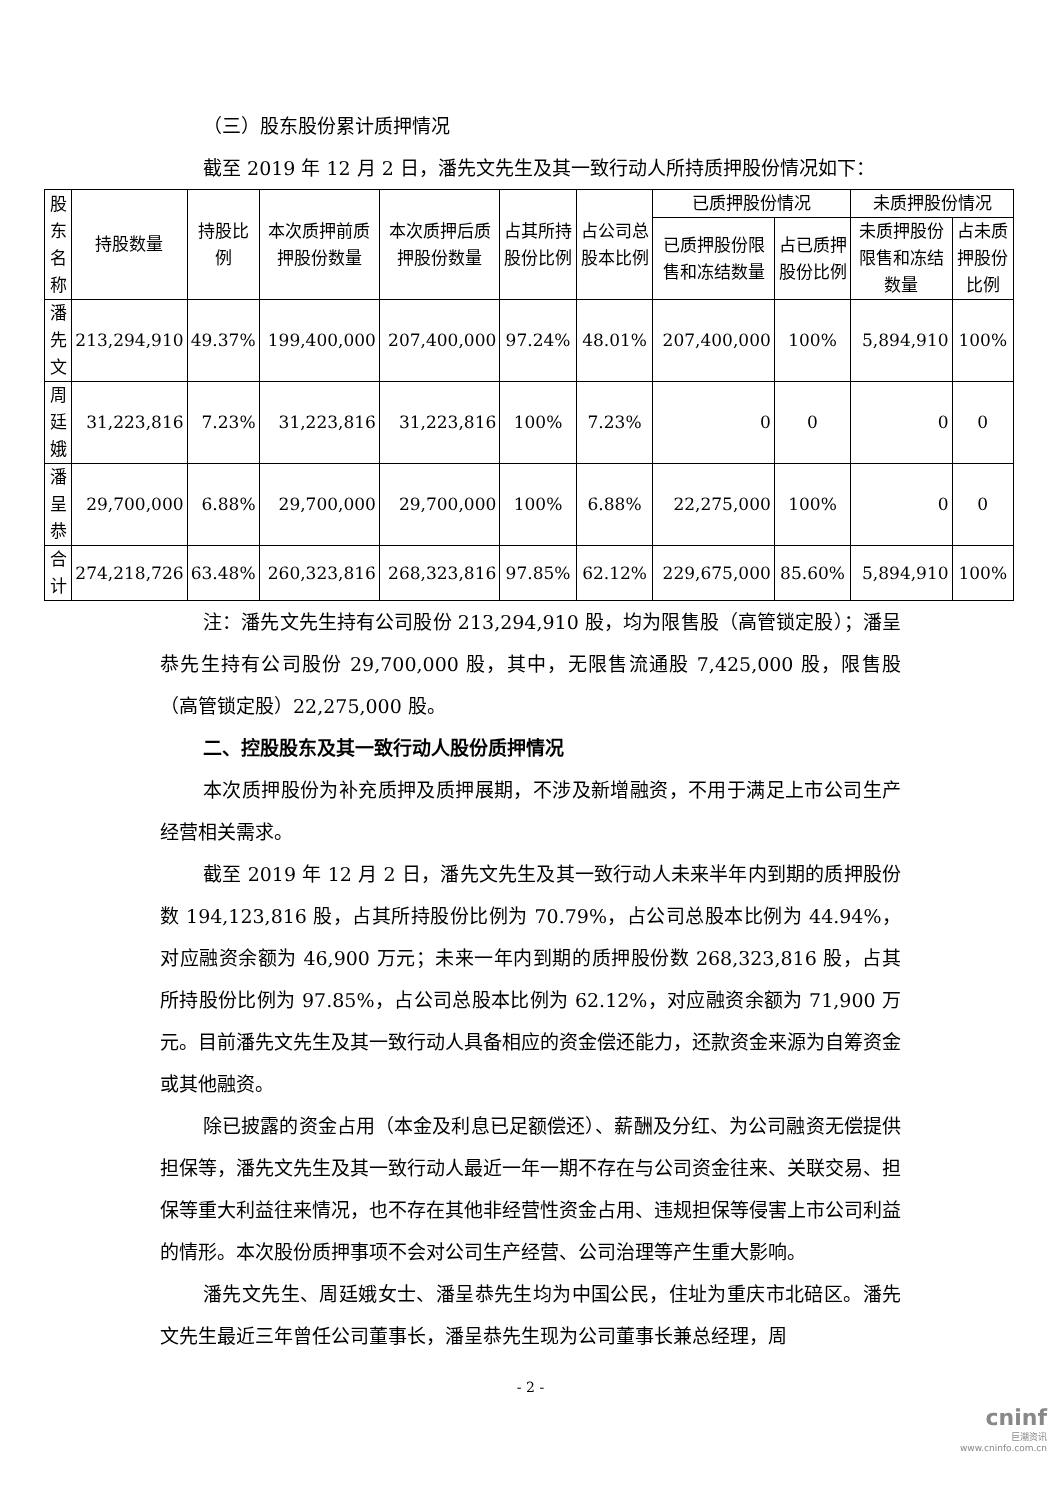（三）股东股份累计质押情况
截至 2019 年 12 月 2 日，潘先文先生及其一致行动人所持质押股份情况如下：
| 股东名称 | 持股数量 | 持股比例 | 本次质押前质押股份数量 | 本次质押后质押股份数量 | 占其所持股份比例 | 占公司总股本比例 | 已质押股份情况 | | 未质押股份情况 | |
| --- | --- | --- | --- | --- | --- | --- | --- | --- | --- | --- |
| | | | | | | | 已质押股份限售和冻结数量 | 占已质押股份比例 | 未质押股份限售和冻结数量 | 占未质押股份比例 |
| 潘先文 | 213,294,910 | 49.37% | 199,400,000 | 207,400,000 | 97.24% | 48.01% | 207,400,000 | 100% | 5,894,910 | 100% |
| 周廷娥 | 31,223,816 | 7.23% | 31,223,816 | 31,223,816 | 100% | 7.23% | 0 | 0 | 0 | 0 |
| 潘呈恭 | 29,700,000 | 6.88% | 29,700,000 | 29,700,000 | 100% | 6.88% | 22,275,000 | 100% | 0 | 0 |
| 合计 | 274,218,726 | 63.48% | 260,323,816 | 268,323,816 | 97.85% | 62.12% | 229,675,000 | 85.60% | 5,894,910 | 100% |
注：潘先文先生持有公司股份 213,294,910 股，均为限售股（高管锁定股）；潘呈恭先生持有公司股份 29,700,000 股，其中，无限售流通股 7,425,000 股，限售股（高管锁定股）22,275,000 股。
二、控股股东及其一致行动人股份质押情况
本次质押股份为补充质押及质押展期，不涉及新增融资，不用于满足上市公司生产经营相关需求。
截至 2019 年 12 月 2 日，潘先文先生及其一致行动人未来半年内到期的质押股份数 194,123,816 股，占其所持股份比例为 70.79%，占公司总股本比例为 44.94%，对应融资余额为 46,900 万元；未来一年内到期的质押股份数 268,323,816 股，占其所持股份比例为 97.85%，占公司总股本比例为 62.12%，对应融资余额为 71,900 万元。目前潘先文先生及其一致行动人具备相应的资金偿还能力，还款资金来源为自筹资金或其他融资。
除已披露的资金占用（本金及利息已足额偿还）、薪酬及分红、为公司融资无偿提供担保等，潘先文先生及其一致行动人最近一年一期不存在与公司资金往来、关联交易、担保等重大利益往来情况，也不存在其他非经营性资金占用、违规担保等侵害上市公司利益的情形。本次股份质押事项不会对公司生产经营、公司治理等产生重大影响。
潘先文先生、周廷娥女士、潘呈恭先生均为中国公民，住址为重庆市北碚区。潘先文先生最近三年曾任公司董事长，潘呈恭先生现为公司董事长兼总经理，周
- 2 -
cninf
巨潮资讯
www.cninfo.com.cn